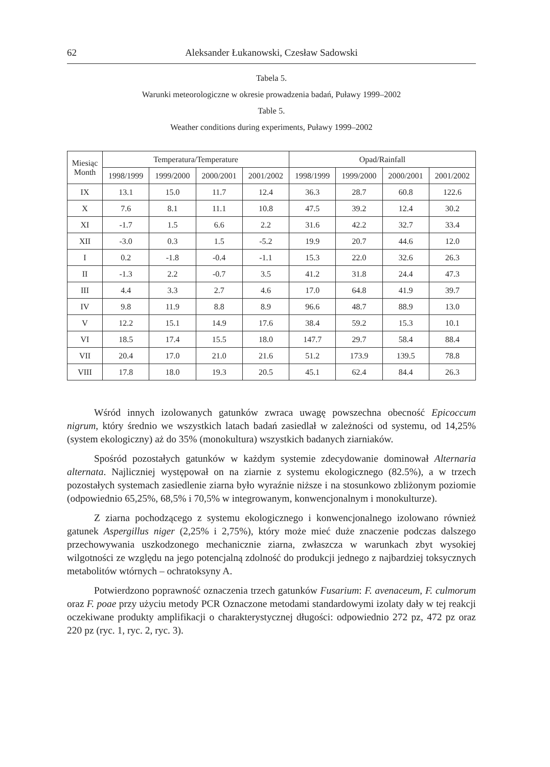62 Aleksander Łukanowski, Czesław Sadowski
Tabela 5.
Warunki meteorologiczne w okresie prowadzenia badań, Puławy 1999–2002
Table 5.
Weather conditions during experiments, Puławy 1999–2002
| Miesiąc Month | Temperatura/Temperature | | | | Opad/Rainfall | | | |
| --- | --- | --- | --- | --- | --- | --- | --- | --- |
| | 1998/1999 | 1999/2000 | 2000/2001 | 2001/2002 | 1998/1999 | 1999/2000 | 2000/2001 | 2001/2002 |
| IX | 13.1 | 15.0 | 11.7 | 12.4 | 36.3 | 28.7 | 60.8 | 122.6 |
| X | 7.6 | 8.1 | 11.1 | 10.8 | 47.5 | 39.2 | 12.4 | 30.2 |
| XI | -1.7 | 1.5 | 6.6 | 2.2 | 31.6 | 42.2 | 32.7 | 33.4 |
| XII | -3.0 | 0.3 | 1.5 | -5.2 | 19.9 | 20.7 | 44.6 | 12.0 |
| I | 0.2 | -1.8 | -0.4 | -1.1 | 15.3 | 22.0 | 32.6 | 26.3 |
| II | -1.3 | 2.2 | -0.7 | 3.5 | 41.2 | 31.8 | 24.4 | 47.3 |
| III | 4.4 | 3.3 | 2.7 | 4.6 | 17.0 | 64.8 | 41.9 | 39.7 |
| IV | 9.8 | 11.9 | 8.8 | 8.9 | 96.6 | 48.7 | 88.9 | 13.0 |
| V | 12.2 | 15.1 | 14.9 | 17.6 | 38.4 | 59.2 | 15.3 | 10.1 |
| VI | 18.5 | 17.4 | 15.5 | 18.0 | 147.7 | 29.7 | 58.4 | 88.4 |
| VII | 20.4 | 17.0 | 21.0 | 21.6 | 51.2 | 173.9 | 139.5 | 78.8 |
| VIII | 17.8 | 18.0 | 19.3 | 20.5 | 45.1 | 62.4 | 84.4 | 26.3 |
Wśród innych izolowanych gatunków zwraca uwagę powszechna obecność Epicoccum nigrum, który średnio we wszystkich latach badań zasiedlał w zależności od systemu, od 14,25% (system ekologiczny) aż do 35% (monokultura) wszystkich badanych ziarniaków.
Spośród pozostałych gatunków w każdym systemie zdecydowanie dominował Alternaria alternata. Najliczniej występował on na ziarnie z systemu ekologicznego (82.5%), a w trzech pozostałych systemach zasiedlenie ziarna było wyraźnie niższe i na stosunkowo zbliżonym poziomie (odpowiednio 65,25%, 68,5% i 70,5% w integrowanym, konwencjonalnym i monokulturze).
Z ziarna pochodzącego z systemu ekologicznego i konwencjonalnego izolowano również gatunek Aspergillus niger (2,25% i 2,75%), który może mieć duże znaczenie podczas dalszego przechowywania uszkodzonego mechanicznie ziarna, zwłaszcza w warunkach zbyt wysokiej wilgotności ze względu na jego potencjalną zdolność do produkcji jednego z najbardziej toksycznych metabolitów wtórnych – ochratoksyny A.
Potwierdzono poprawność oznaczenia trzech gatunków Fusarium: F. avenaceum, F. culmorum oraz F. poae przy użyciu metody PCR Oznaczone metodami standardowymi izolaty dały w tej reakcji oczekiwane produkty amplifikacji o charakterystycznej długości: odpowiednio 272 pz, 472 pz oraz 220 pz (ryc. 1, ryc. 2, ryc. 3).